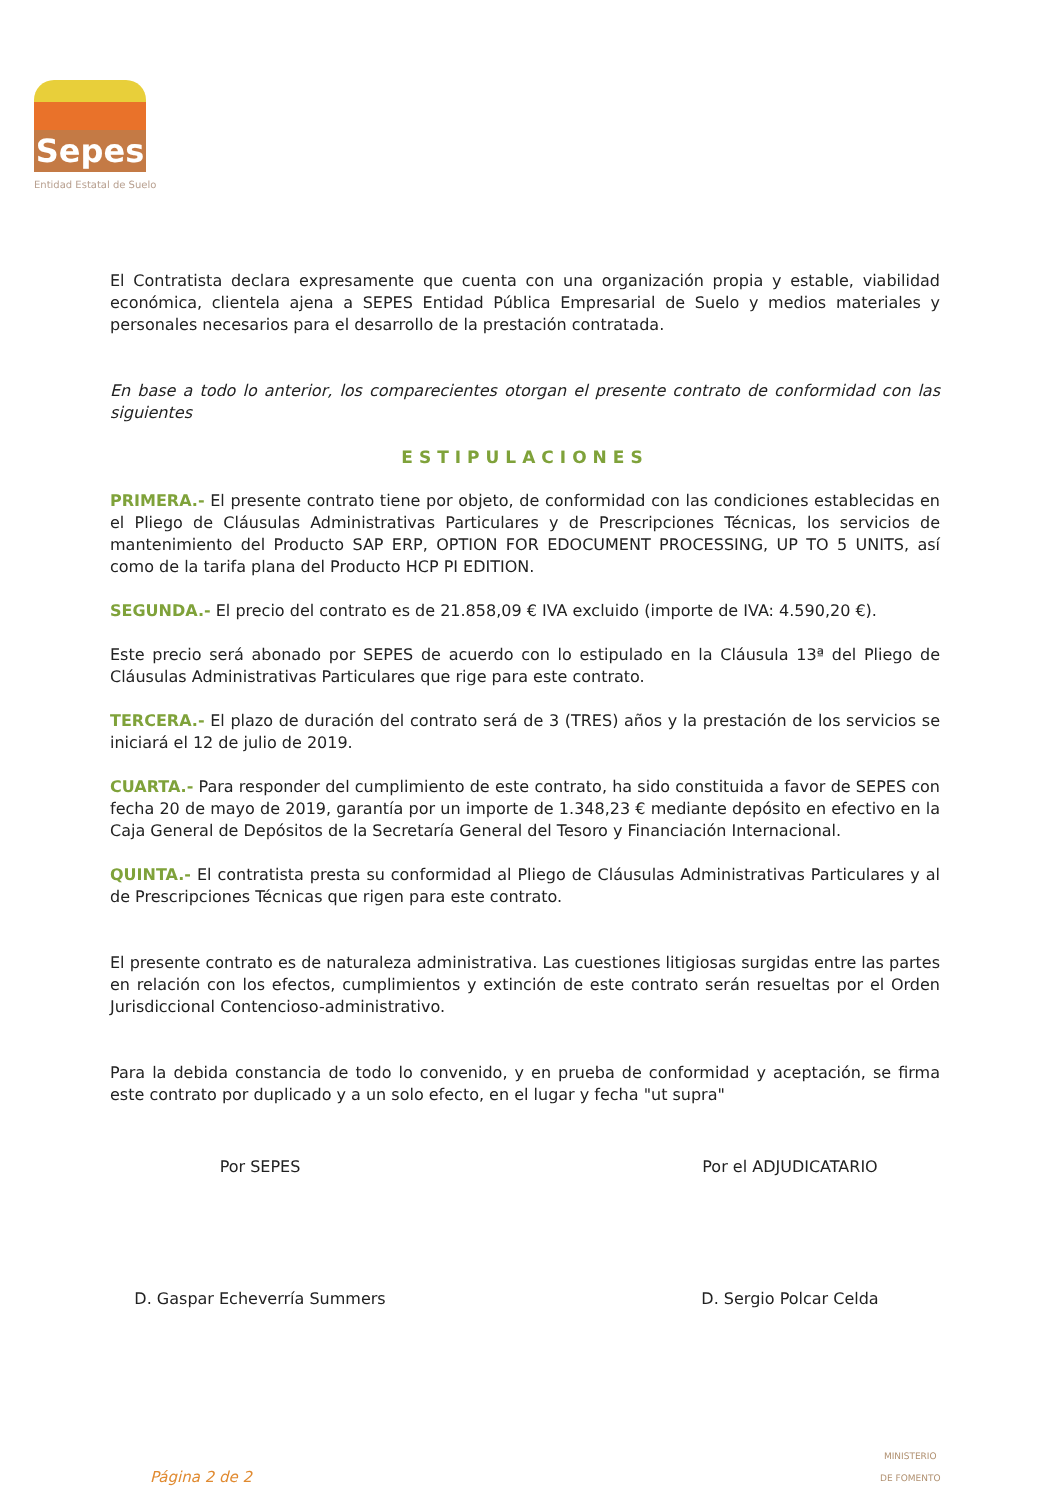Sepes
Entidad Estatal de Suelo
El Contratista declara expresamente que cuenta con una organización propia y estable, viabilidad económica, clientela ajena a SEPES Entidad Pública Empresarial de Suelo y medios materiales y personales necesarios para el desarrollo de la prestación contratada.
En base a todo lo anterior, los comparecientes otorgan el presente contrato de conformidad con las siguientes
ESTIPULACIONES
PRIMERA.- El presente contrato tiene por objeto, de conformidad con las condiciones establecidas en el Pliego de Cláusulas Administrativas Particulares y de Prescripciones Técnicas, los servicios de mantenimiento del Producto SAP ERP, OPTION FOR EDOCUMENT PROCESSING, UP TO 5 UNITS, así como de la tarifa plana del Producto HCP PI EDITION.
SEGUNDA.- El precio del contrato es de 21.858,09 € IVA excluido (importe de IVA: 4.590,20 €).
Este precio será abonado por SEPES de acuerdo con lo estipulado en la Cláusula 13ª del Pliego de Cláusulas Administrativas Particulares que rige para este contrato.
TERCERA.- El plazo de duración del contrato será de 3 (TRES) años y la prestación de los servicios se iniciará el 12 de julio de 2019.
CUARTA.- Para responder del cumplimiento de este contrato, ha sido constituida a favor de SEPES con fecha 20 de mayo de 2019, garantía por un importe de 1.348,23 € mediante depósito en efectivo en la Caja General de Depósitos de la Secretaría General del Tesoro y Financiación Internacional.
QUINTA.- El contratista presta su conformidad al Pliego de Cláusulas Administrativas Particulares y al de Prescripciones Técnicas que rigen para este contrato.
El presente contrato es de naturaleza administrativa. Las cuestiones litigiosas surgidas entre las partes en relación con los efectos, cumplimientos y extinción de este contrato serán resueltas por el Orden Jurisdiccional Contencioso-administrativo.
Para la debida constancia de todo lo convenido, y en prueba de conformidad y aceptación, se firma este contrato por duplicado y a un solo efecto, en el lugar y fecha "ut supra"
Por SEPES
D. Gaspar Echeverría Summers
Por el ADJUDICATARIO
D. Sergio Polcar Celda
Página 2 de 2
MINISTERIO
DE FOMENTO